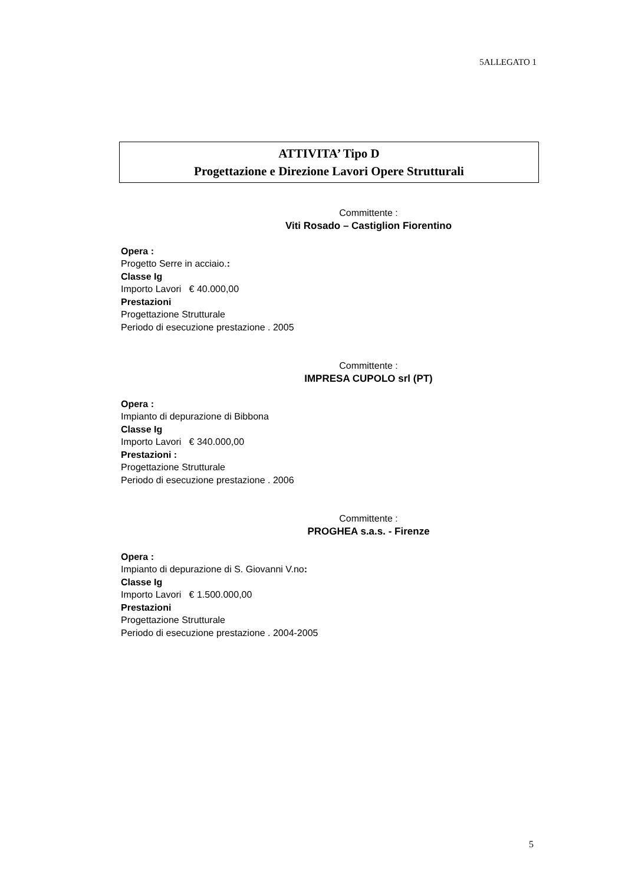5ALLEGATO 1
ATTIVITA’ Tipo D
Progettazione e Direzione Lavori Opere Strutturali
Committente :
Viti Rosado – Castiglion Fiorentino
Opera :
Progetto Serre in acciaio.:
Classe Ig
Importo Lavori € 40.000,00
Prestazioni
Progettazione Strutturale
Periodo di esecuzione prestazione . 2005
Committente :
IMPRESA CUPOLO srl (PT)
Opera :
Impianto di depurazione di Bibbona
Classe Ig
Importo Lavori € 340.000,00
Prestazioni :
Progettazione Strutturale
Periodo di esecuzione prestazione . 2006
Committente :
PROGHEA s.a.s. - Firenze
Opera :
Impianto di depurazione di S. Giovanni V.no:
Classe Ig
Importo Lavori € 1.500.000,00
Prestazioni
Progettazione Strutturale
Periodo di esecuzione prestazione . 2004-2005
5